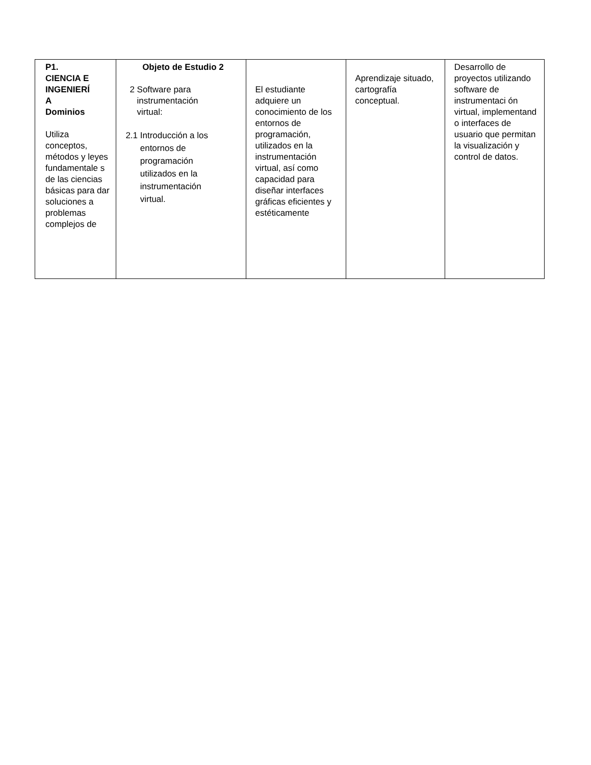| P1. CIENCIA E INGENIERÍ A Dominios Utiliza conceptos, métodos y leyes fundamentale s de las ciencias básicas para dar soluciones a problemas complejos de | Objeto de Estudio 2 2 Software para instrumentación virtual: 2.1 Introducción a los entornos de programación utilizados en la instrumentación virtual. | El estudiante adquiere un conocimiento de los entornos de programación, utilizados en la instrumentación virtual, así como capacidad para diseñar interfaces gráficas eficientes y estéticamente | Aprendizaje situado, cartografía conceptual. | Desarrollo de proyectos utilizando software de instrumentaci ón virtual, implementand o interfaces de usuario que permitan la visualización y control de datos. |